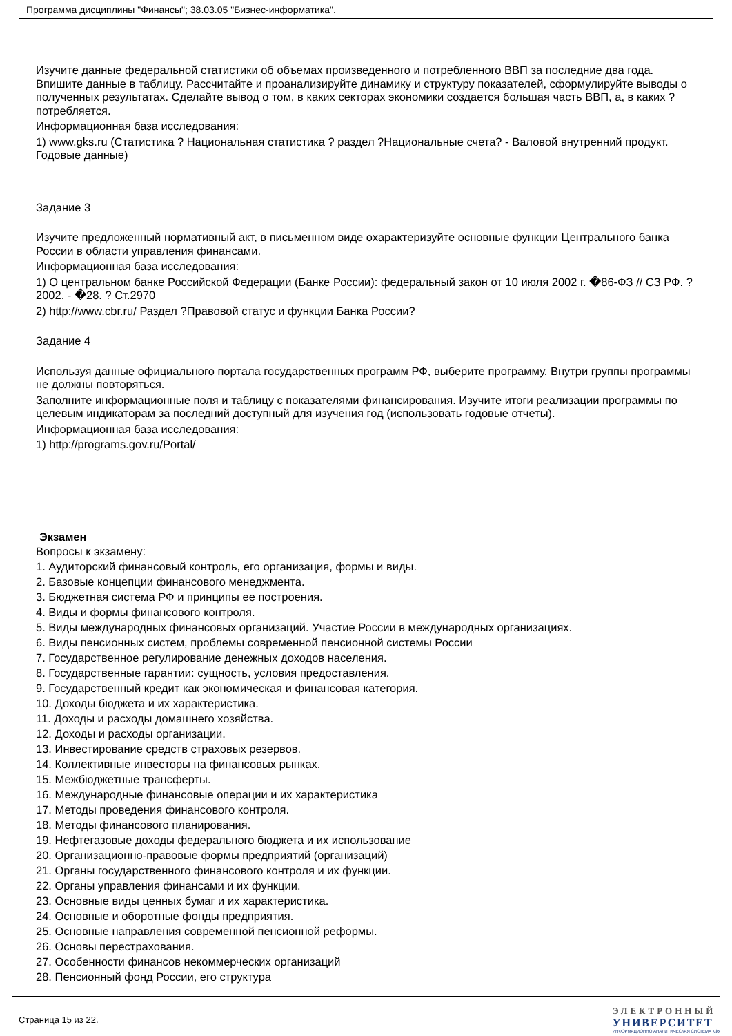Программа дисциплины "Финансы"; 38.03.05 "Бизнес-информатика".
Изучите данные федеральной статистики об объемах произведенного и потребленного ВВП за последние два года. Впишите данные в таблицу. Рассчитайте и проанализируйте динамику и структуру показателей, сформулируйте выводы о полученных результатах. Сделайте вывод о том, в каких секторах экономики создается большая часть ВВП, а, в каких ? потребляется.
Информационная база исследования:
1) www.gks.ru (Статистика ? Национальная статистика ? раздел ?Национальные счета? - Валовой внутренний продукт. Годовые данные)
Задание 3
Изучите предложенный нормативный акт, в письменном виде охарактеризуйте основные функции Центрального банка России в области управления финансами.
Информационная база исследования:
1) О центральном банке Российской Федерации (Банке России): федеральный закон от 10 июля 2002 г. �86-ФЗ // СЗ РФ. ? 2002. - �28. ? Ст.2970
2) http://www.cbr.ru/ Раздел ?Правовой статус и функции Банка России?
Задание 4
Используя данные официального портала государственных программ РФ, выберите программу. Внутри группы программы не должны повторяться.
Заполните информационные поля и таблицу с показателями финансирования. Изучите итоги реализации программы по целевым индикаторам за последний доступный для изучения год (использовать годовые отчеты).
Информационная база исследования:
1) http://programs.gov.ru/Portal/
Экзамен
Вопросы к экзамену:
1. Аудиторский финансовый контроль, его организация, формы и виды.
2. Базовые концепции финансового менеджмента.
3. Бюджетная система РФ и принципы ее построения.
4. Виды и формы финансового контроля.
5. Виды международных финансовых организаций. Участие России в международных организациях.
6. Виды пенсионных систем, проблемы современной пенсионной системы России
7. Государственное регулирование денежных доходов населения.
8. Государственные гарантии: сущность, условия предоставления.
9. Государственный кредит как экономическая и финансовая категория.
10. Доходы бюджета и их характеристика.
11. Доходы и расходы домашнего хозяйства.
12. Доходы и расходы организации.
13. Инвестирование средств страховых резервов.
14. Коллективные инвесторы на финансовых рынках.
15. Межбюджетные трансферты.
16. Международные финансовые операции и их характеристика
17. Методы проведения финансового контроля.
18. Методы финансового планирования.
19. Нефтегазовые доходы федерального бюджета и их использование
20. Организационно-правовые формы предприятий (организаций)
21. Органы государственного финансового контроля и их функции.
22. Органы управления финансами и их функции.
23. Основные виды ценных бумаг и их характеристика.
24. Основные и оборотные фонды предприятия.
25. Основные направления современной пенсионной реформы.
26. Основы перестрахования.
27. Особенности финансов некоммерческих организаций
28. Пенсионный фонд России, его структура
Страница 15 из 22.
ЭЛЕКТРОННЫЙ
УНИВЕРСИТЕТ
ИНФОРМАЦИОННО АНАЛИТИЧЕСКАЯ СИСТЕМА КФУ